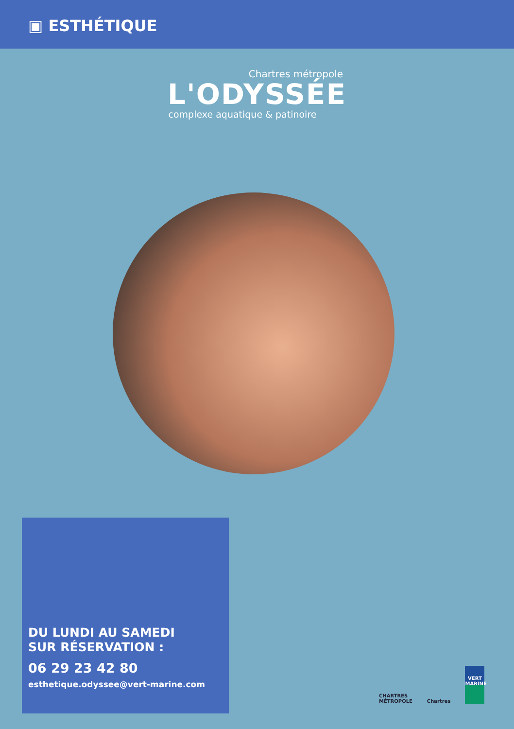▣ ESTHÉTIQUE
Chartres métropole
L'ODYSSÉE
complexe aquatique & patinoire
DU LUNDI AU SAMEDI
SUR RÉSERVATION :
06 29 23 42 80
esthetique.odyssee@vert-marine.com
CHARTRES
MÉTROPOLE
Chartres
VERT MARINE